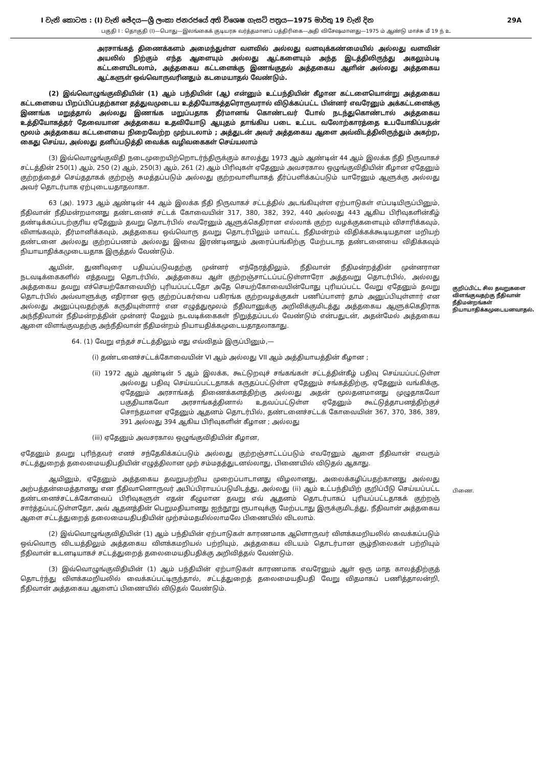I වැනි කොටස : (I) වැනි ඡේදය—ශ්‍රී ලංකා ජනරජයේ අති විශෙෂ ගැසට් පත්‍රය—1975 මාර්තු 19 වැනි දින 29A
பகுதி I : தொகுதி (I)—பொது—இலங்கைக் குடியரசு வர்த்தமானப் பத்திரிகை—அதி விசேஷமானது—1975 ம் ஆண்டு மாச்சு மீ 19 ந் உ
அரசாங்கத் திணைக்களம் அமைந்துள்ள வளவில் அல்லது வளவுக்கண்மையில் அல்லது வளவின் அயலில் நிற்கும் எந்த ஆளையும் அல்லது ஆட்களையும் அந்த இடத்திலிருந்து அகலும்படி கட்டளையிடலாம், அத்தகைய கட்டளைக்கு இணங்குதல் அத்தகைய ஆளின் அல்லது அத்தகைய ஆட்களுள் ஒவ்வொருவரினதும் கடமையாதல் வேண்டும்.
(2) இவ்வொழுங்குவிதியின் (1) ஆம் பந்தியின் (ஆ) என்னும் உட்பந்தியின் கீழான கட்டளையொன்று அத்தகைய கட்டளையை பிறப்பிப்பதற்கான தத்துவமுடைய உத்தியோகத்தரொருவரால் விடுக்கப்பட்ட பின்னர் எவரேனும் அக்கட்டளைக்கு இணங்க மறுத்தால் அல்லது இணங்க மறுப்பதாக தீர்மானங் கொண்டவர் போல் நடந்துகொண்டால் அத்தகைய உத்தியோகத்தர் தேவையான அத்தகைய உதவியோடு ஆயுதம் தாங்கிய படை உட்பட வலோற்காரத்தை உபயோகிப்பதன் மூலம் அத்தகைய கட்டளையை நிறைவேற்ற முற்படலாம் ; அத்துடன் அவர் அத்தகைய ஆளை அவ்விடத்திலிருந்தும் அகற்ற, கைது செய்ய, அல்லது தனிப்படுத்தி வைக்க வழிவகைகள் செய்யலாம்
(3) இவ்வொழுங்குவிதி நடைமுறையிற்றொடர்ந்திருக்கும் காலத்து 1973 ஆம் ஆண்டின் 44 ஆம் இலக்க நீதி நிருவாகச் சட்டத்தின் 250(1) ஆம், 250 (2) ஆம், 250(3) ஆம், 261 (2) ஆம் பிரிவுகள் ஏதேனும் அவசரகால ஒழுங்குவிதியின் கீழான ஏதேனும் குற்றத்தைச் செய்ததாகக் குற்றஞ் சுமத்தப்படும் அல்லது குற்றவாளியாகத் தீர்ப்பளிக்கப்படும் யாரேனும் ஆளுக்கு அல்லது அவர் தொடர்பாக ஏற்புடையதாதலாகா.
63 (அ). 1973 ஆம் ஆண்டின் 44 ஆம் இலக்க நீதி நிருவாகச் சட்டத்தில் அடங்கியுள்ள ஏற்பாடுகள் எப்படியிருப்பினும், நீதிவான் நீதிமன்றமானது தண்டனைச் சட்டக் கோவையின் 317, 380, 382, 392, 440 அல்லது 443 ஆகிய பிரிவுகளின்கீழ் தண்டிக்கப்படற்குரிய ஏதேனும் தவறு தொடர்பில் எவரேனும் ஆளுக்கெதிரான எல்லாக் குற்ற வழக்குகளையும் விசாரிக்கவும், விளங்கவும், தீர்மானிக்கவும், அத்தகைய ஒவ்வொரு தவறு தொடர்பிலும் மாவட்ட நீதிமன்றம் விதிக்கக்கூடியதான மறியற் தண்டனை அல்லது குற்றப்பணம் அல்லது இவை இரண்டினதும் அரைப்பங்கிற்கு மேற்படாத தண்டனையை விதிக்கவும் நியாயாதிக்கமுடையதாக இருத்தல் வேண்டும்.
ஆயின், துணிவுரை பதியப்படுவதற்கு முன்னர் எந்நேரத்திலும், நீதிவான் நீதிமன்றத்தின் முன்னரான நடவடிக்கைகளில் எத்தவறு தொடர்பில், அத்தகைய ஆள் குற்றஞ்சாட்டப்பட்டுள்ளாரோ அத்தவறு தொடர்பில், அல்லது அத்தகைய தவறு எச்செயற்கோவையிற் புரியப்பட்டதோ அதே செயற்கோவையின்போது புரியப்பட்ட வேறு ஏதேனும் தவறு தொடர்பில் அவ்வாளுக்கு எதிரான ஒரு குற்றப்பகர்வை பகிரங்க குற்றவழக்குகள் பணிப்பாளர் தாம் அனுப்பியுள்ளார் என அல்லது அனுப்புவதற்குக் கருதியுள்ளார் என எழுத்துமூலம் நீதிவானுக்கு அறிவிக்குமிடத்து அத்தகைய ஆளுக்கெதிராக அந்நீதிவான் நீதிமன்றத்தின் முன்னர் மேலும் நடவடிக்கைகள் நிறுத்தப்படல் வேண்டும் என்பதுடன், அதன்மேல் அத்தகைய ஆளை விளங்குவதற்கு அந்நீதிவான் நீதிமன்றம் நியாயதிக்கமுடையதாதலாகாது.
64. (1) வேறு எந்தச் சட்டத்திலும் எது எவ்விதம் இருப்பினும்,—
(i) தண்டனைச்சட்டக்கோவையின் VI ஆம் அல்லது VII ஆம் அத்தியாயத்தின் கீழான ;
(ii) 1972 ஆம் ஆண்டின் 5 ஆம் இலக்க, கூட்டுறவுச் சங்கங்கள் சட்டத்தின்கீழ் பதிவு செய்யப்பட்டுள்ள அல்லது பதிவு செய்யப்பட்டதாகக் கருதப்பட்டுள்ள ஏதேனும் சங்கத்திற்கு, ஏதேனும் வங்கிக்கு, ஏதேனும் அரசாங்கத் திணைக்களத்திற்கு அல்லது அதன் மூலதனமானது முழுதாகவோ பகுதியாகவோ அரசாங்கத்தினால் உதவப்பட்டுள்ள ஏதேனும் கூட்டுத்தாபனத்திற்குச் சொந்தமான ஏதேனும் ஆதனம் தொடர்பில், தண்டனைச்சட்டக் கோவையின் 367, 370, 386, 389, 391 அல்லது 394 ஆகிய பிரிவுகளின் கீழான ; அல்லது
(iii) ஏதேனும் அவசரகால ஒழுங்குவிதியின் கீழான,
ஏதேனும் தவறு புரிந்தவர் எனச் சந்தேகிக்கப்படும் அல்லது குற்றஞ்சாட்டப்படும் எவரேனும் ஆளை நீதிவான் எவரும் சட்டத்துறைத் தலைமையதிபதியின் எழுத்திலான முற் சம்மதத்துடனல்லாது, பிணையில் விடுதல் ஆகாது.
ஆயினும், ஏதேனும் அத்தகைய தவறுபற்றிய முறைப்பாடானது விழலானது, அலைக்கழிப்பதற்கானது அல்லது அற்பத்தன்மைத்தானது என நீதிவானொருவர் அபிப்பிராயப்படுமிடத்து, அல்லது (ii) ஆம் உட்பந்தியிற் குறிப்பீடு செய்யப்பட்ட தண்டனைச்சட்டக்கோவைப் பிரிவுகளுள் எதன் கீழுமான தவறு எவ் ஆதனம் தொடர்பாகப் புரியப்பட்டதாகக் குற்றஞ் சார்த்தப்பட்டுள்ளதோ, அவ் ஆதனத்தின் பெறுமதியானது ஐந்நூறு ரூபாவுக்கு மேற்படாது இருக்குமிடத்து, நீதிவான் அத்தகைய ஆளை சட்டத்துறைத் தலைமையதிபதியின் முற்சம்மதமில்லாமலே பிணையில் விடலாம்.
(2) இவ்வொழுங்குவிதியின் (1) ஆம் பந்தியின் ஏற்பாடுகள் காரணமாக ஆளொருவர் விளக்கமறியலில் வைக்கப்படும் ஒவ்வொரு விடயத்திலும் அத்தகைய விளக்கமறியல் பற்றியும், அத்தகைய விடயம் தொடர்பான சூழ்நிலைகள் பற்றியும் நீதிவான் உடனடியாகச் சட்டத்துறைத் தலைமையதிபதிக்கு அறிவித்தல் வேண்டும்.
(3) இவ்வொழுங்குவிதியின் (1) ஆம் பந்தியின் ஏற்பாடுகள் காரணமாக எவரேனும் ஆள் ஒரு மாத காலத்திற்குத் தொடர்ந்து விளக்கமறியலில் வைக்கப்பட்டிருந்தால், சட்டத்துறைத் தலைமையதிபதி வேறு விதமாகப் பணித்தாலன்றி, நீதிவான் அத்தகைய ஆளைப் பிணையில் விடுதல் வேண்டும்.
குறிப்பிட்ட சில தவறுகளை விளங்குவதற்கு நீதிவான் நீதிமன்றங்கள் நியாயாதிக்கமுடையனவாதல்.
பிணை.